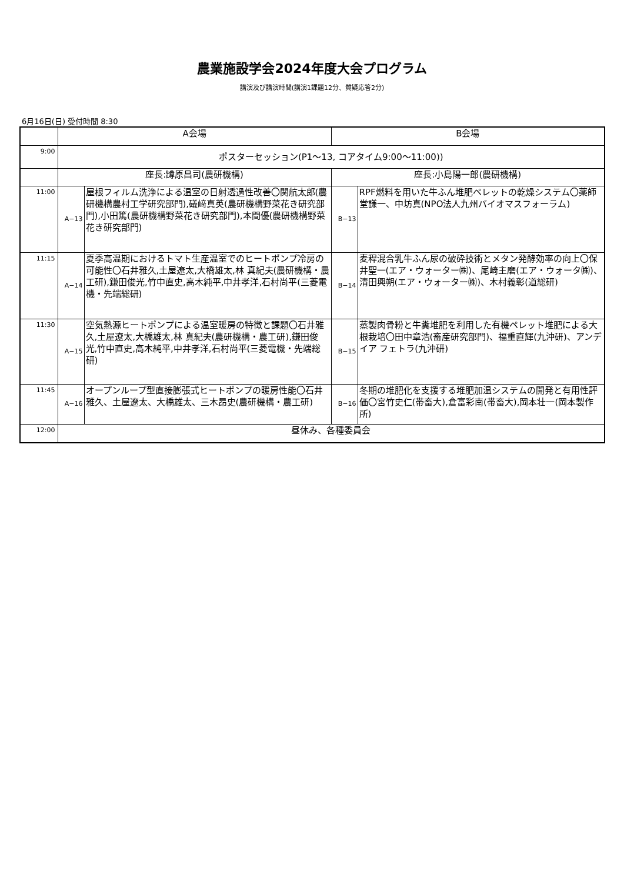農業施設学会2024年度大会プログラム
講演及び講演時間(講演1課題12分、質疑応答2分)
6月16日(日) 受付時間 8:30
| | A会場 | | B会場 | |
| 9:00 | ポスターセッション(P1～13, コアタイム9:00～11:00)) | | | |
| | 座長:罇原昌司(農研機構) | | 座長:小島陽一郎(農研機構) | |
| 11:00 | A−13 | 屋根フィルム洗浄による温室の日射透過性改善〇関航太郎(農研機構農村工学研究部門),礒﨑真英(農研機構野菜花き研究部門),小田篤(農研機構野菜花き研究部門),本間優(農研機構野菜花き研究部門) | B−13 | RPF燃料を用いた牛ふん堆肥ペレットの乾燥システム〇薬師堂謙一、中坊真(NPO法人九州バイオマスフォーラム) |
| 11:15 | A−14 | 夏季高温期におけるトマト生産温室でのヒートポンプ冷房の可能性〇石井雅久,土屋遼太,大橋雄太,林 真紀夫(農研機構・農工研),鎌田俊光,竹中直史,高木純平,中井孝洋,石村尚平(三菱電機・先端総研) | B−14 | 麦稈混合乳牛ふん尿の破砕技術とメタン発酵効率の向上〇保井聖一(エア・ウォーター㈱)、尾崎主磨(エア・ウォータ㈱)、清田興朔(エア・ウォーター㈱)、木村義彰(道総研) |
| 11:30 | A−15 | 空気熱源ヒートポンプによる温室暖房の特徴と課題〇石井雅久,土屋遼太,大橋雄太,林 真紀夫(農研機構・農工研),鎌田俊光,竹中直史,高木純平,中井孝洋,石村尚平(三菱電機・先端総研) | B−15 | 蒸製肉骨粉と牛糞堆肥を利用した有機ペレット堆肥による大根栽培〇田中章浩(畜産研究部門)、福重直輝(九沖研)、アンデイア フェトラ(九沖研) |
| 11:45 | A−16 | オープンループ型直接膨張式ヒートポンプの暖房性能〇石井雅久、土屋遼太、大橋雄太、三木昂史(農研機構・農工研) | B−16 | 冬期の堆肥化を支援する堆肥加温システムの開発と有用性評価〇宮竹史仁(帯畜大),倉富彩南(帯畜大),岡本壮一(岡本製作所) |
| 12:00 | 昼休み、各種委員会 | | | |